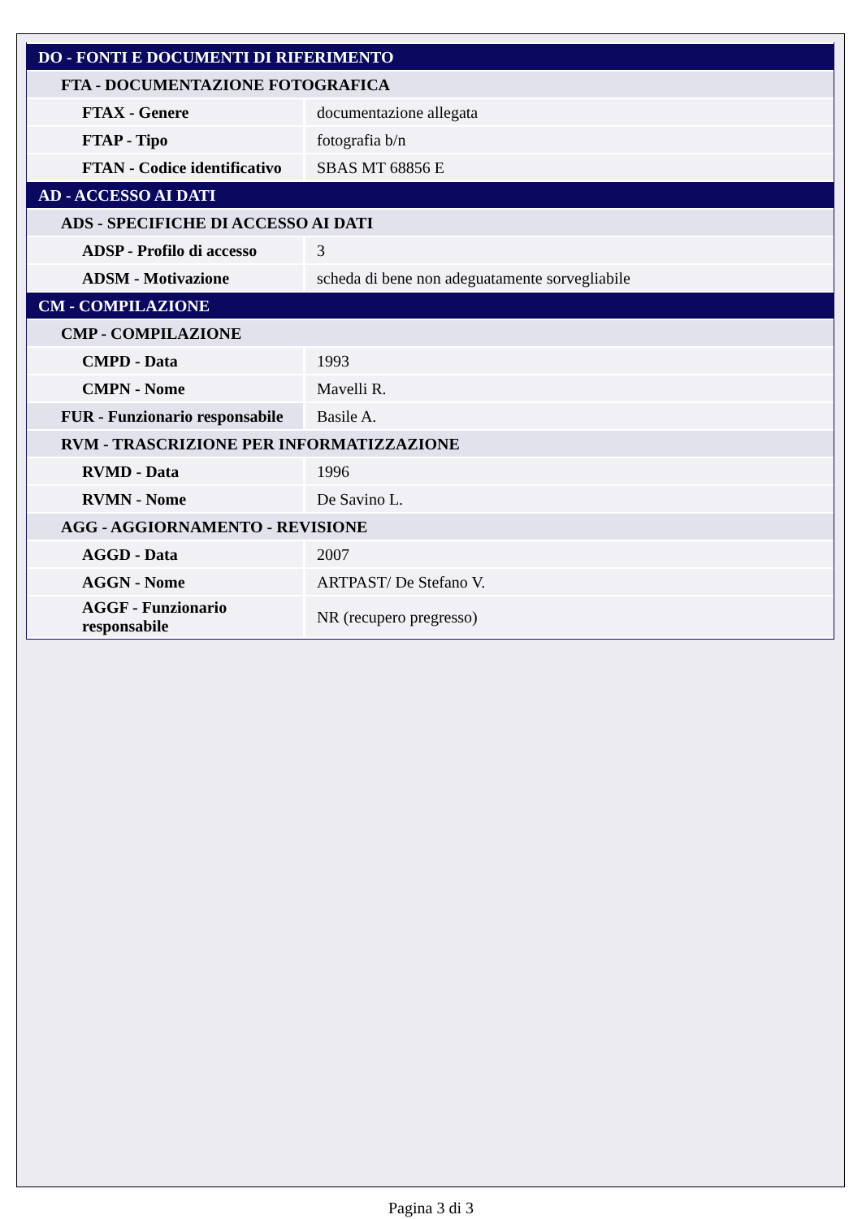| DO - FONTI E DOCUMENTI DI RIFERIMENTO | |
| FTA - DOCUMENTAZIONE FOTOGRAFICA | |
| FTAX - Genere | documentazione allegata |
| FTAP - Tipo | fotografia b/n |
| FTAN - Codice identificativo | SBAS MT 68856 E |
| AD - ACCESSO AI DATI | |
| ADS - SPECIFICHE DI ACCESSO AI DATI | |
| ADSP - Profilo di accesso | 3 |
| ADSM - Motivazione | scheda di bene non adeguatamente sorvegliabile |
| CM - COMPILAZIONE | |
| CMP - COMPILAZIONE | |
| CMPD - Data | 1993 |
| CMPN - Nome | Mavelli R. |
| FUR - Funzionario responsabile | Basile A. |
| RVM - TRASCRIZIONE PER INFORMATIZZAZIONE | |
| RVMD - Data | 1996 |
| RVMN - Nome | De Savino L. |
| AGG - AGGIORNAMENTO - REVISIONE | |
| AGGD - Data | 2007 |
| AGGN - Nome | ARTPAST/ De Stefano V. |
| AGGF - Funzionario responsabile | NR (recupero pregresso) |
Pagina 3 di 3